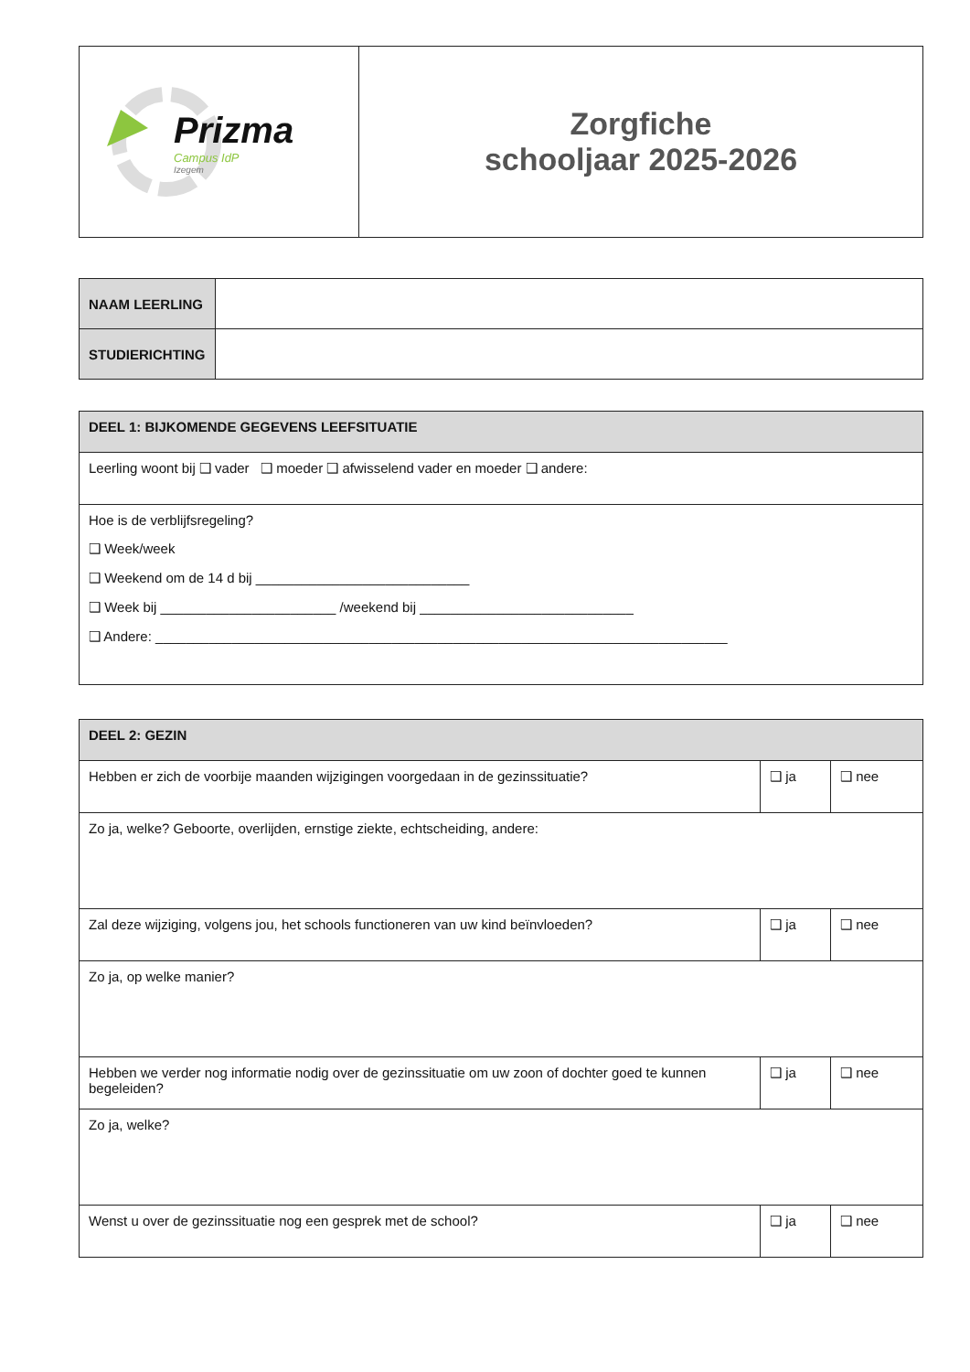| Prizma Campus IdP Izegem | Zorgfiche schooljaar 2025-2026 |
| NAAM LEERLING | |
| STUDIERICHTING | |
| DEEL 1: BIJKOMENDE GEGEVENS LEEFSITUATIE |
| --- |
| Leerling woont bij ❑ vader ❑ moeder ❑ afwisselend vader en moeder ❑ andere: |
| Hoe is de verblijfsregeling? ❑ Week/week ❑ Weekend om de 14 d bij ____________________________ ❑ Week bij _______________________ /weekend bij ____________________________ ❑ Andere: ___________________________________________________________________________ |
| DEEL 2: GEZIN | | |
| --- | --- | --- |
| Hebben er zich de voorbije maanden wijzigingen voorgedaan in de gezinssituatie? | ❑ ja | ❑ nee |
| Zo ja, welke? Geboorte, overlijden, ernstige ziekte, echtscheiding, andere: | | |
| Zal deze wijziging, volgens jou, het schools functioneren van uw kind beïnvloeden? | ❑ ja | ❑ nee |
| Zo ja, op welke manier? | | |
| Hebben we verder nog informatie nodig over de gezinssituatie om uw zoon of dochter goed te kunnen begeleiden? | ❑ ja | ❑ nee |
| Zo ja, welke? | | |
| Wenst u over de gezinssituatie nog een gesprek met de school? | ❑ ja | ❑ nee |